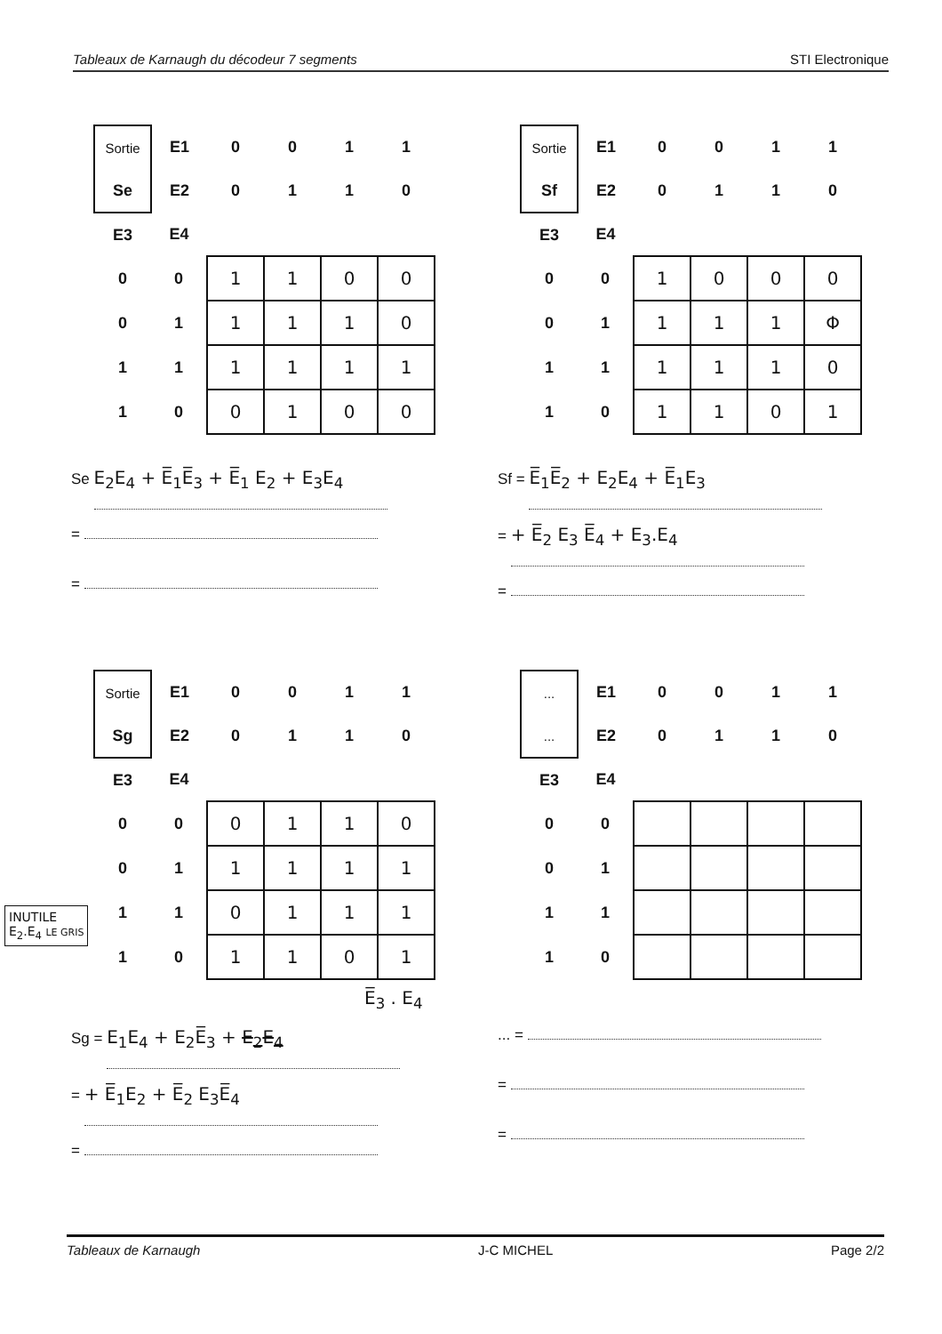Tableaux de Karnaugh du décodeur 7 segments STI Electronique
| Sortie | E1 | 0 | 0 | 1 | 1 |
| Se | E2 | 0 | 1 | 1 | 0 |
| E3 | E4 | | | | |
| 0 | 0 | 1 | 1 | 0 | 0 |
| 0 | 1 | 1 | 1 | 1 | 0 |
| 1 | 1 | 1 | 1 | 1 | 1 |
| 1 | 0 | 0 | 1 | 0 | 0 |
Se E<sub>2</sub>E<sub>4</sub> + E̅<sub>1</sub>E̅<sub>3</sub> + E̅<sub>1</sub> E<sub>2</sub> + E<sub>3</sub>E<sub>4</sub>
=
=
| Sortie | E1 | 0 | 0 | 1 | 1 |
| Sf | E2 | 0 | 1 | 1 | 0 |
| E3 | E4 | | | | |
| 0 | 0 | 1 | 0 | 0 | 0 |
| 0 | 1 | 1 | 1 | 1 | Φ |
| 1 | 1 | 1 | 1 | 1 | 0 |
| 1 | 0 | 1 | 1 | 0 | 1 |
Sf = E̅<sub>1</sub>E̅<sub>2</sub> + E<sub>2</sub>E<sub>4</sub> + E̅<sub>1</sub>E<sub>3</sub>
= + E̅<sub>2</sub> E<sub>3</sub> E̅<sub>4</sub> + E<sub>3</sub>.E<sub>4</sub>
=
INUTILE
E<sub>2</sub>.E<sub>4</sub> LE GRIS
| Sortie | E1 | 0 | 0 | 1 | 1 |
| Sg | E2 | 0 | 1 | 1 | 0 |
| E3 | E4 | | | | |
| 0 | 0 | 0 | 1 | 1 | 0 |
| 0 | 1 | 1 | 1 | 1 | 1 |
| 1 | 1 | 0 | 1 | 1 | 1 |
| 1 | 0 | 1 | 1 | 0 | 1 |
E̅<sub>3</sub> . E<sub>4</sub>
Sg = E<sub>1</sub>E<sub>4</sub> + E<sub>2</sub>E̅<sub>3</sub> + E<sub>2</sub>E<sub>4</sub>
= + E̅<sub>1</sub>E<sub>2</sub> + E̅<sub>2</sub> E<sub>3</sub>E̅<sub>4</sub>
=
| ... | E1 | 0 | 0 | 1 | 1 |
| ... | E2 | 0 | 1 | 1 | 0 |
| E3 | E4 | | | | |
| 0 | 0 | | | | |
| 0 | 1 | | | | |
| 1 | 1 | | | | |
| 1 | 0 | | | | |
... =
=
=
Tableaux de Karnaugh J-C MICHEL Page 2/2